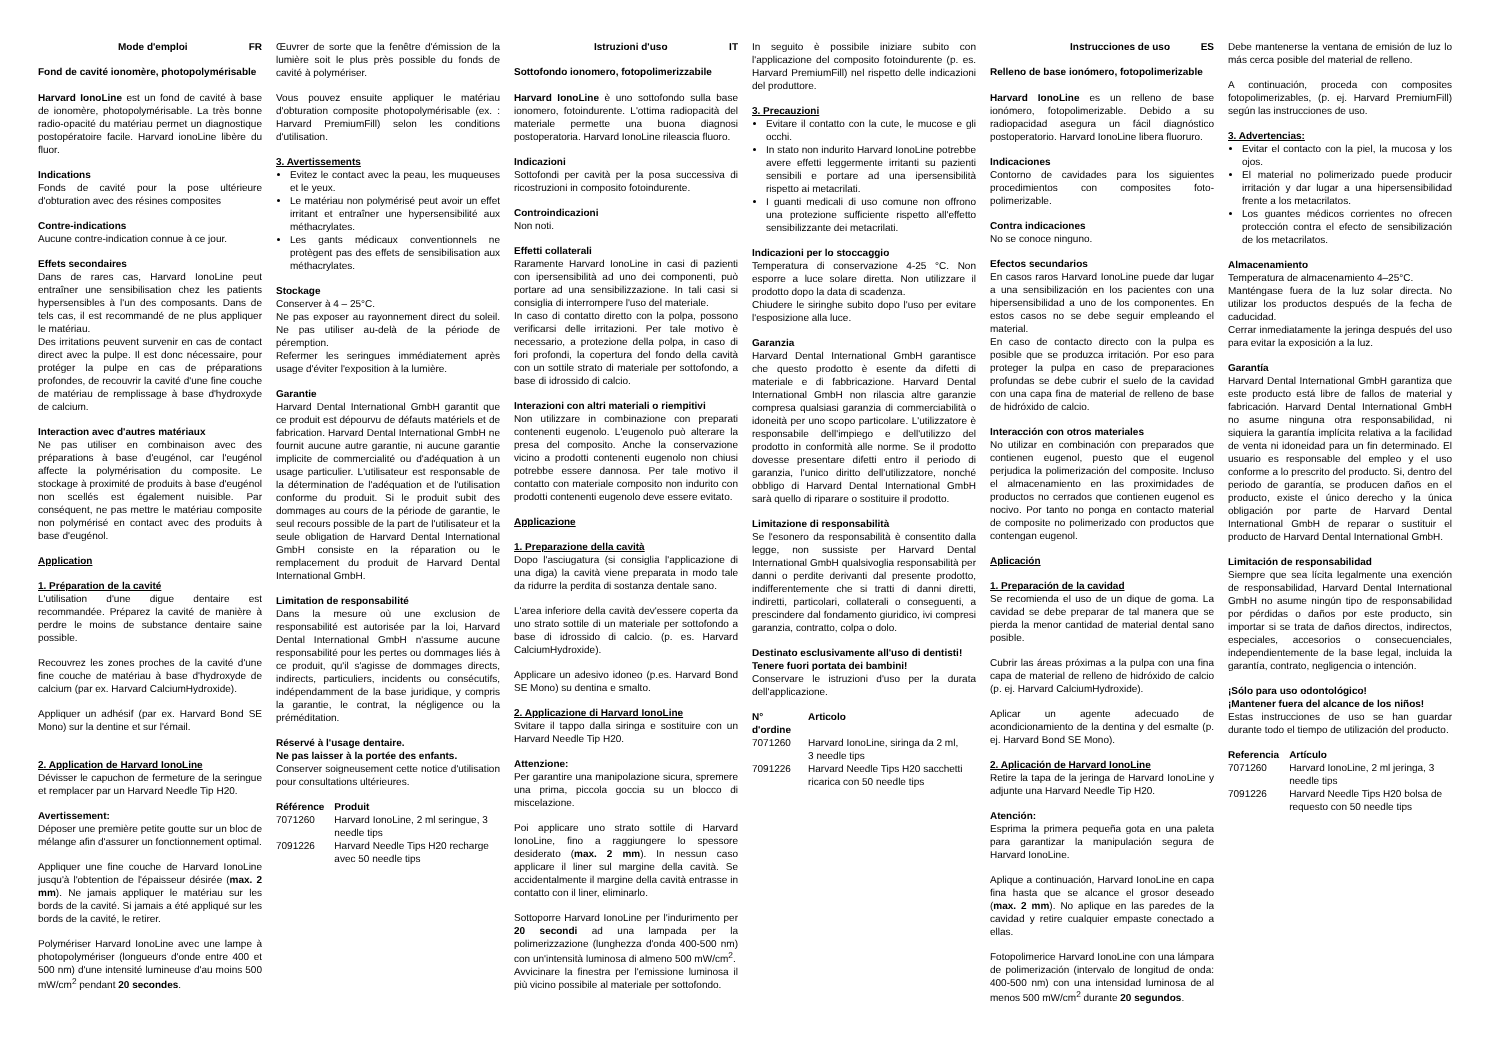Mode d'emploi FR
Fond de cavité ionomère, photopolymérisable
Harvard IonoLine est un fond de cavité à base de ionomère, photopolymérisable. La très bonne radio-opacité du matériau permet un diagnostique postopératoire facile. Harvard ionoLine libère du fluor.
Indications
Fonds de cavité pour la pose ultérieure d'obturation avec des résines composites
Contre-indications
Aucune contre-indication connue à ce jour.
Effets secondaires
Dans de rares cas, Harvard IonoLine peut entraîner une sensibilisation chez les patients hypersensibles à l'un des composants. Dans de tels cas, il est recommandé de ne plus appliquer le matériau.
Des irritations peuvent survenir en cas de contact direct avec la pulpe. Il est donc nécessaire, pour protéger la pulpe en cas de préparations profondes, de recouvrir la cavité d'une fine couche de matériau de remplissage à base d'hydroxyde de calcium.
Interaction avec d'autres matériaux
Ne pas utiliser en combinaison avec des préparations à base d'eugénol, car l'eugénol affecte la polymérisation du composite. Le stockage à proximité de produits à base d'eugénol non scellés est également nuisible. Par conséquent, ne pas mettre le matériau composite non polymérisé en contact avec des produits à base d'eugénol.
Application
1. Préparation de la cavité
L'utilisation d'une digue dentaire est recommandée. Préparez la cavité de manière à perdre le moins de substance dentaire saine possible.
Recouvrez les zones proches de la cavité d'une fine couche de matériau à base d'hydroxyde de calcium (par ex. Harvard CalciumHydroxide).
Appliquer un adhésif (par ex. Harvard Bond SE Mono) sur la dentine et sur l'émail.
2. Application de Harvard IonoLine
Dévisser le capuchon de fermeture de la seringue et remplacer par un Harvard Needle Tip H20.
Avertissement:
Déposer une première petite goutte sur un bloc de mélange afin d'assurer un fonctionnement optimal.
Appliquer une fine couche de Harvard IonoLine jusqu'à l'obtention de l'épaisseur désirée (max. 2 mm). Ne jamais appliquer le matériau sur les bords de la cavité. Si jamais a été appliqué sur les bords de la cavité, le retirer.
Polymériser Harvard IonoLine avec une lampe à photopolymériser (longueurs d'onde entre 400 et 500 nm) d'une intensité lumineuse d'au moins 500 mW/cm<sup>2</sup> pendant 20 secondes.
Œuvrer de sorte que la fenêtre d'émission de la lumière soit le plus près possible du fonds de cavité à polymériser.
Vous pouvez ensuite appliquer le matériau d'obturation composite photopolymérisable (ex. : Harvard PremiumFill) selon les conditions d'utilisation.
3. Avertissements
Evitez le contact avec la peau, les muqueuses et le yeux.
Le matériau non polymérisé peut avoir un effet irritant et entraîner une hypersensibilité aux méthacrylates.
Les gants médicaux conventionnels ne protègent pas des effets de sensibilisation aux méthacrylates.
Stockage
Conserver à 4 – 25°C.
Ne pas exposer au rayonnement direct du soleil. Ne pas utiliser au-delà de la période de péremption.
Refermer les seringues immédiatement après usage d'éviter l'exposition à la lumière.
Garantie
Harvard Dental International GmbH garantit que ce produit est dépourvu de défauts matériels et de fabrication. Harvard Dental International GmbH ne fournit aucune autre garantie, ni aucune garantie implicite de commercialité ou d'adéquation à un usage particulier. L'utilisateur est responsable de la détermination de l'adéquation et de l'utilisation conforme du produit. Si le produit subit des dommages au cours de la période de garantie, le seul recours possible de la part de l'utilisateur et la seule obligation de Harvard Dental International GmbH consiste en la réparation ou le remplacement du produit de Harvard Dental International GmbH.
Limitation de responsabilité
Dans la mesure où une exclusion de responsabilité est autorisée par la loi, Harvard Dental International GmbH n'assume aucune responsabilité pour les pertes ou dommages liés à ce produit, qu'il s'agisse de dommages directs, indirects, particuliers, incidents ou consécutifs, indépendamment de la base juridique, y compris la garantie, le contrat, la négligence ou la préméditation.
Réservé à l'usage dentaire.
Ne pas laisser à la portée des enfants.
Conserver soigneusement cette notice d'utilisation pour consultations ultérieures.
| Référence | Produit |
| --- | --- |
| 7071260 | Harvard IonoLine, 2 ml seringue, 3 needle tips |
| 7091226 | Harvard Needle Tips H20 recharge avec 50 needle tips |
Istruzioni d'uso IT
Sottofondo ionomero, fotopolimerizzabile
Harvard IonoLine è uno sottofondo sulla base ionomero, fotoindurente. L'ottima radiopacità del materiale permette una buona diagnosi postoperatoria. Harvard IonoLine rileascia fluoro.
Indicazioni
Sottofondi per cavità per la posa successiva di ricostruzioni in composito fotoindurente.
Controindicazioni
Non noti.
Effetti collaterali
Raramente Harvard IonoLine in casi di pazienti con ipersensibilità ad uno dei componenti, può portare ad una sensibilizzazione. In tali casi si consiglia di interrompere l'uso del materiale.
In caso di contatto diretto con la polpa, possono verificarsi delle irritazioni. Per tale motivo è necessario, a protezione della polpa, in caso di fori profondi, la copertura del fondo della cavità con un sottile strato di materiale per sottofondo, a base di idrossido di calcio.
Interazioni con altri materiali o riempitivi
Non utilizzare in combinazione con preparati contenenti eugenolo. L'eugenolo può alterare la presa del composito. Anche la conservazione vicino a prodotti contenenti eugenolo non chiusi potrebbe essere dannosa. Per tale motivo il contatto con materiale composito non indurito con prodotti contenenti eugenolo deve essere evitato.
Applicazione
1. Preparazione della cavità
Dopo l'asciugatura (si consiglia l'applicazione di una diga) la cavità viene preparata in modo tale da ridurre la perdita di sostanza dentale sano.
L'area inferiore della cavità dev'essere coperta da uno strato sottile di un materiale per sottofondo a base di idrossido di calcio. (p. es. Harvard CalciumHydroxide).
Applicare un adesivo idoneo (p.es. Harvard Bond SE Mono) su dentina e smalto.
2. Applicazione di Harvard IonoLine
Svitare il tappo dalla siringa e sostituire con un Harvard Needle Tip H20.
Attenzione:
Per garantire una manipolazione sicura, spremere una prima, piccola goccia su un blocco di miscelazione.
Poi applicare uno strato sottile di Harvard IonoLine, fino a raggiungere lo spessore desiderato (max. 2 mm). In nessun caso applicare il liner sul margine della cavità. Se accidentalmente il margine della cavità entrasse in contatto con il liner, eliminarlo.
Sottoporre Harvard IonoLine per l'indurimento per 20 secondi ad una lampada per la polimerizzazione (lunghezza d'onda 400-500 nm) con un'intensità luminosa di almeno 500 mW/cm<sup>2</sup>.
Avvicinare la finestra per l'emissione luminosa il più vicino possibile al materiale per sottofondo.
In seguito è possibile iniziare subito con l'applicazione del composito fotoindurente (p. es. Harvard PremiumFill) nel rispetto delle indicazioni del produttore.
3. Precauzioni
Evitare il contatto con la cute, le mucose e gli occhi.
In stato non indurito Harvard IonoLine potrebbe avere effetti leggermente irritanti su pazienti sensibili e portare ad una ipersensibilità rispetto ai metacrilati.
I guanti medicali di uso comune non offrono una protezione sufficiente rispetto all'effetto sensibilizzante dei metacrilati.
Indicazioni per lo stoccaggio
Temperatura di conservazione 4-25 °C. Non esporre a luce solare diretta. Non utilizzare il prodotto dopo la data di scadenza.
Chiudere le siringhe subito dopo l'uso per evitare l'esposizione alla luce.
Garanzia
Harvard Dental International GmbH garantisce che questo prodotto è esente da difetti di materiale e di fabbricazione. Harvard Dental International GmbH non rilascia altre garanzie compresa qualsiasi garanzia di commerciabilità o idoneità per uno scopo particolare. L'utilizzatore è responsabile dell'impiego e dell'utilizzo del prodotto in conformità alle norme. Se il prodotto dovesse presentare difetti entro il periodo di garanzia, l'unico diritto dell'utilizzatore, nonché obbligo di Harvard Dental International GmbH sarà quello di riparare o sostituire il prodotto.
Limitazione di responsabilità
Se l'esonero da responsabilità è consentito dalla legge, non sussiste per Harvard Dental International GmbH qualsivoglia responsabilità per danni o perdite derivanti dal presente prodotto, indifferentemente che si tratti di danni diretti, indiretti, particolari, collaterali o conseguenti, a prescindere dal fondamento giuridico, ivi compresi garanzia, contratto, colpa o dolo.
Destinato esclusivamente all'uso di dentisti!
Tenere fuori portata dei bambini!
Conservare le istruzioni d'uso per la durata dell'applicazione.
| N° d'ordine | Articolo |
| --- | --- |
| 7071260 | Harvard IonoLine, siringa da 2 ml, 3 needle tips |
| 7091226 | Harvard Needle Tips H20 sacchetti ricarica con 50 needle tips |
Instrucciones de uso ES
Relleno de base ionómero, fotopolimerizable
Harvard IonoLine es un relleno de base ionómero, fotopolimerizable. Debido a su radiopacidad asegura un fácil diagnóstico postoperatorio. Harvard IonoLine libera fluoruro.
Indicaciones
Contorno de cavidades para los siguientes procedimientos con composites foto-polimerizable.
Contra indicaciones
No se conoce ninguno.
Efectos secundarios
En casos raros Harvard IonoLine puede dar lugar a una sensibilización en los pacientes con una hipersensibilidad a uno de los componentes. En estos casos no se debe seguir empleando el material.
En caso de contacto directo con la pulpa es posible que se produzca irritación. Por eso para proteger la pulpa en caso de preparaciones profundas se debe cubrir el suelo de la cavidad con una capa fina de material de relleno de base de hidróxido de calcio.
Interacción con otros materiales
No utilizar en combinación con preparados que contienen eugenol, puesto que el eugenol perjudica la polimerización del composite. Incluso el almacenamiento en las proximidades de productos no cerrados que contienen eugenol es nocivo. Por tanto no ponga en contacto material de composite no polimerizado con productos que contengan eugenol.
Aplicación
1. Preparación de la cavidad
Se recomienda el uso de un dique de goma. La cavidad se debe preparar de tal manera que se pierda la menor cantidad de material dental sano posible.
Cubrir las áreas próximas a la pulpa con una fina capa de material de relleno de hidróxido de calcio (p. ej. Harvard CalciumHydroxide).
Aplicar un agente adecuado de acondicionamiento de la dentina y del esmalte (p. ej. Harvard Bond SE Mono).
2. Aplicación de Harvard IonoLine
Retire la tapa de la jeringa de Harvard IonoLine y adjunte una Harvard Needle Tip H20.
Atención:
Esprima la primera pequeña gota en una paleta para garantizar la manipulación segura de Harvard IonoLine.
Aplique a continuación, Harvard IonoLine en capa fina hasta que se alcance el grosor deseado (max. 2 mm). No aplique en las paredes de la cavidad y retire cualquier empaste conectado a ellas.
Fotopolimerice Harvard IonoLine con una lámpara de polimerización (intervalo de longitud de onda: 400-500 nm) con una intensidad luminosa de al menos 500 mW/cm<sup>2</sup> durante 20 segundos.
Debe mantenerse la ventana de emisión de luz lo más cerca posible del material de relleno.
A continuación, proceda con composites fotopolimerizables, (p. ej. Harvard PremiumFill) según las instrucciones de uso.
3. Advertencias:
Evitar el contacto con la piel, la mucosa y los ojos.
El material no polimerizado puede producir irritación y dar lugar a una hipersensibilidad frente a los metacrilatos.
Los guantes médicos corrientes no ofrecen protección contra el efecto de sensibilización de los metacrilatos.
Almacenamiento
Temperatura de almacenamiento 4–25°C.
Manténgase fuera de la luz solar directa. No utilizar los productos después de la fecha de caducidad.
Cerrar inmediatamente la jeringa después del uso para evitar la exposición a la luz.
Garantía
Harvard Dental International GmbH garantiza que este producto está libre de fallos de material y fabricación. Harvard Dental International GmbH no asume ninguna otra responsabilidad, ni siquiera la garantía implícita relativa a la facilidad de venta ni idoneidad para un fin determinado. El usuario es responsable del empleo y el uso conforme a lo prescrito del producto. Si, dentro del periodo de garantía, se producen daños en el producto, existe el único derecho y la única obligación por parte de Harvard Dental International GmbH de reparar o sustituir el producto de Harvard Dental International GmbH.
Limitación de responsabilidad
Siempre que sea lícita legalmente una exención de responsabilidad, Harvard Dental International GmbH no asume ningún tipo de responsabilidad por pérdidas o daños por este producto, sin importar si se trata de daños directos, indirectos, especiales, accesorios o consecuenciales, independientemente de la base legal, incluida la garantía, contrato, negligencia o intención.
¡Sólo para uso odontológico!
¡Mantener fuera del alcance de los niños!
Estas instrucciones de uso se han guardar durante todo el tiempo de utilización del producto.
| Referencia | Artículo |
| --- | --- |
| 7071260 | Harvard IonoLine, 2 ml jeringa, 3 needle tips |
| 7091226 | Harvard Needle Tips H20 bolsa de requesto con 50 needle tips |